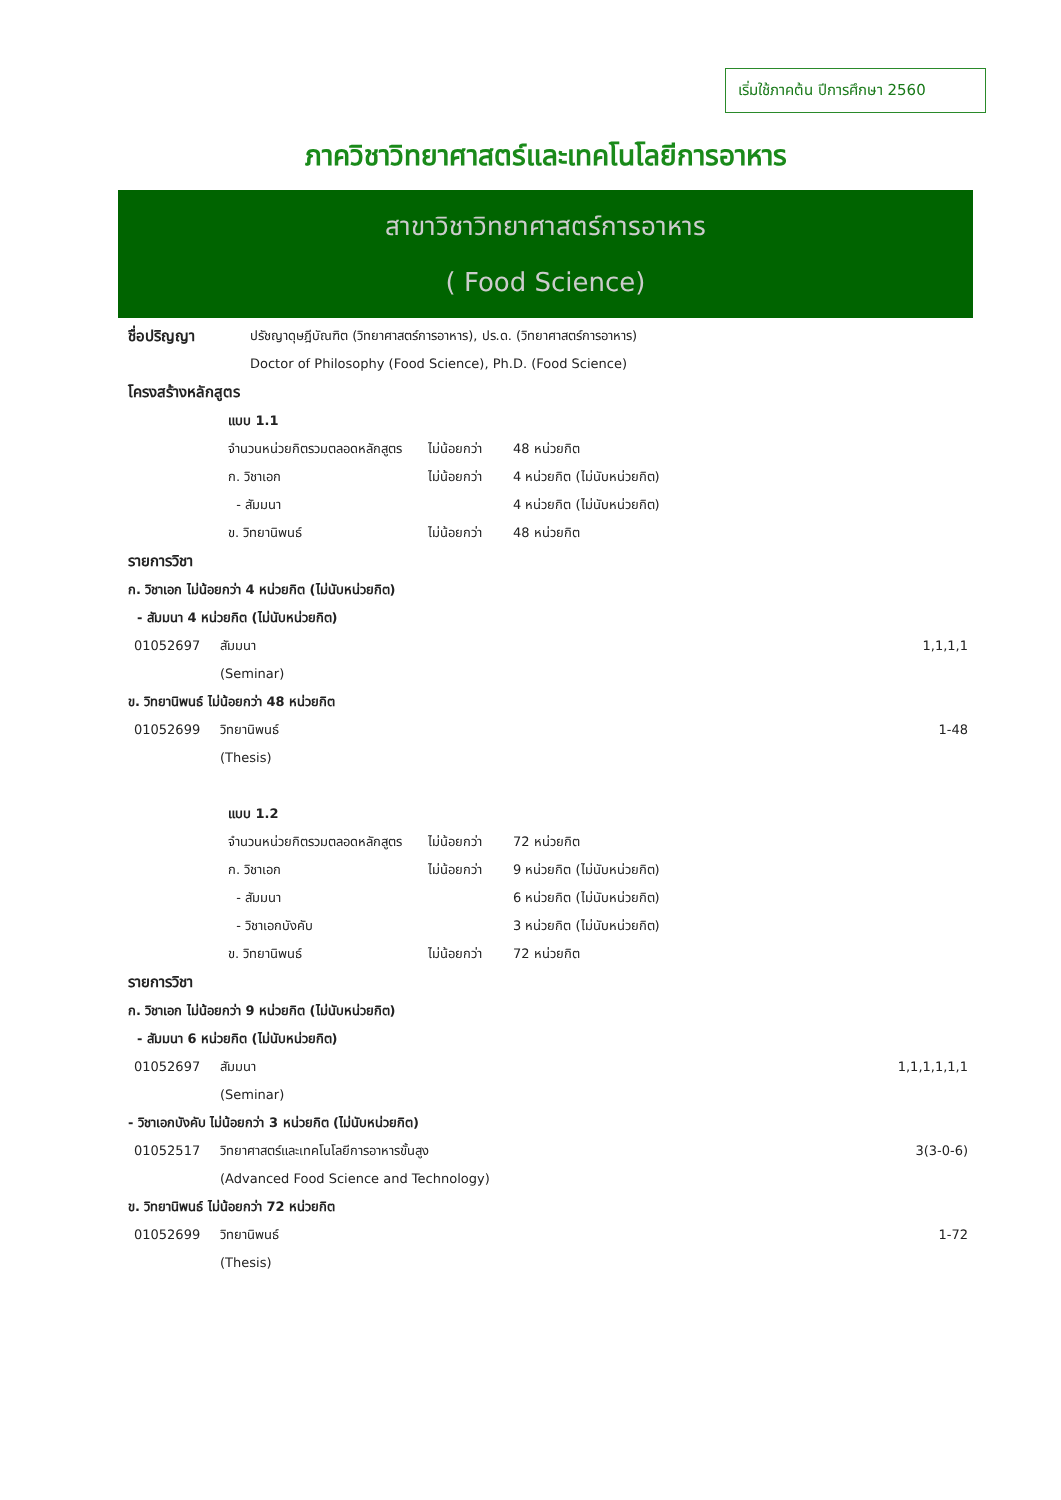เริ่มใช้ภาคต้น ปีการศึกษา 2560
ภาควิชาวิทยาศาสตร์และเทคโนโลยีการอาหาร
สาขาวิชาวิทยาศาสตร์การอาหาร
( Food Science)
| ชื่อปริญญา | ปรัชญาดุษฎีบัณฑิต (วิทยาศาสตร์การอาหาร), ปร.ด. (วิทยาศาสตร์การอาหาร) Doctor of Philosophy (Food Science), Ph.D. (Food Science) |
โครงสร้างหลักสูตร
| แบบ 1.1 | | |
| จำนวนหน่วยกิตรวมตลอดหลักสูตร | ไม่น้อยกว่า | 48 หน่วยกิต |
| ก. วิชาเอก | ไม่น้อยกว่า | 4 หน่วยกิต (ไม่นับหน่วยกิต) |
| - สัมมนา | | 4 หน่วยกิต (ไม่นับหน่วยกิต) |
| ข. วิทยานิพนธ์ | ไม่น้อยกว่า | 48 หน่วยกิต |
รายการวิชา
ก. วิชาเอก ไม่น้อยกว่า 4 หน่วยกิต (ไม่นับหน่วยกิต)
- สัมมนา 4 หน่วยกิต (ไม่นับหน่วยกิต)
| 01052697 | สัมมนา (Seminar) | 1,1,1,1 |
| ข. วิทยานิพนธ์ ไม่น้อยกว่า 48 หน่วยกิต | | |
| 01052699 | วิทยานิพนธ์ (Thesis) | 1-48 |
| แบบ 1.2 | | |
| จำนวนหน่วยกิตรวมตลอดหลักสูตร | ไม่น้อยกว่า | 72 หน่วยกิต |
| ก. วิชาเอก | ไม่น้อยกว่า | 9 หน่วยกิต (ไม่นับหน่วยกิต) |
| - สัมมนา | | 6 หน่วยกิต (ไม่นับหน่วยกิต) |
| - วิชาเอกบังคับ | | 3 หน่วยกิต (ไม่นับหน่วยกิต) |
| ข. วิทยานิพนธ์ | ไม่น้อยกว่า | 72 หน่วยกิต |
รายการวิชา
ก. วิชาเอก ไม่น้อยกว่า 9 หน่วยกิต (ไม่นับหน่วยกิต)
- สัมมนา 6 หน่วยกิต (ไม่นับหน่วยกิต)
| 01052697 | สัมมนา (Seminar) | 1,1,1,1,1,1 |
| - วิชาเอกบังคับ ไม่น้อยกว่า 3 หน่วยกิต (ไม่นับหน่วยกิต) | | |
| 01052517 | วิทยาศาสตร์และเทคโนโลยีการอาหารขั้นสูง (Advanced Food Science and Technology) | 3(3-0-6) |
| ข. วิทยานิพนธ์ ไม่น้อยกว่า 72 หน่วยกิต | | |
| 01052699 | วิทยานิพนธ์ (Thesis) | 1-72 |